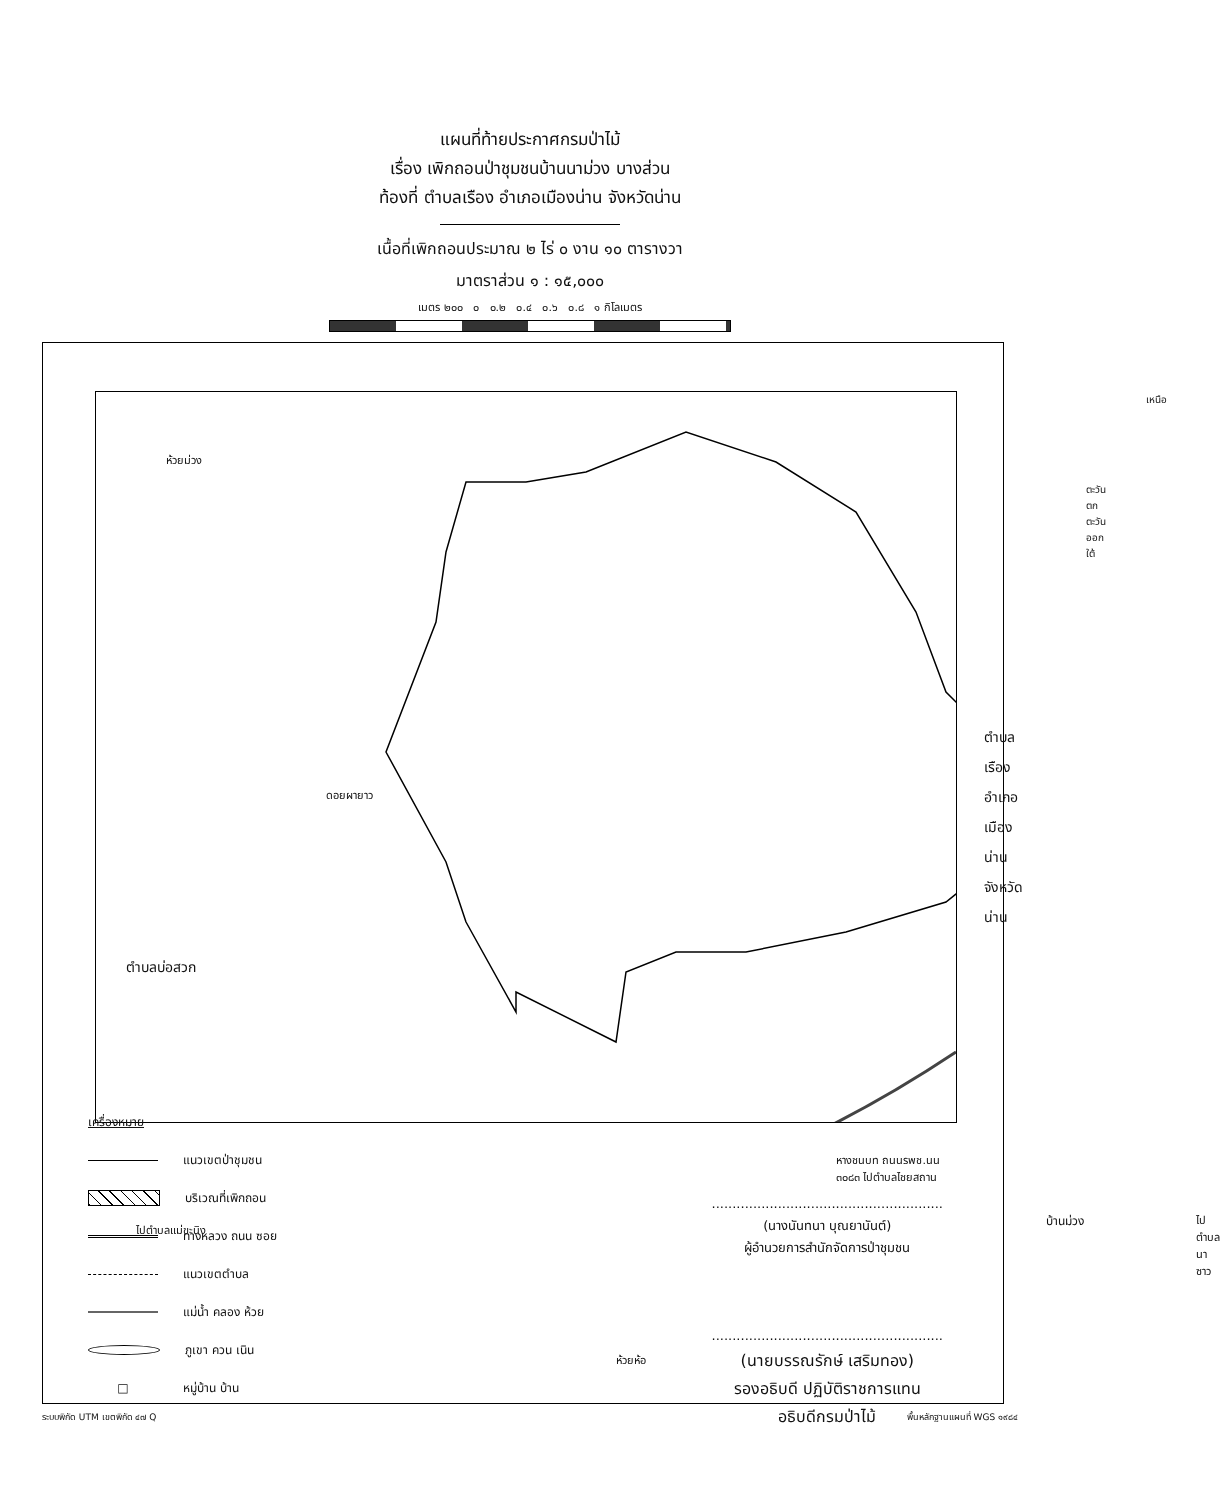แผนที่ท้ายประกาศกรมป่าไม้
เรื่อง เพิกถอนป่าชุมชนบ้านนาม่วง บางส่วน
ท้องที่ ตำบลเรือง อำเภอเมืองน่าน จังหวัดน่าน
เนื้อที่เพิกถอนประมาณ ๒ ไร่ ๐ งาน ๑๐ ตารางวา
มาตราส่วน ๑ : ๑๕,๐๐๐
เมตร ๒๐๐ ๐ ๐.๒ ๐.๔ ๐.๖ ๐.๘ ๑ กิโลเมตร
ตำบลเรือง
อำเภอเมืองน่าน
จังหวัดน่าน
ตำบลบ่อสวก
ดอยผายาว
ห้วยม่วง
เหนือ
ตะวันตก ตะวันออก ใต้
บ้านม่วง
ไปตำบลแม่ขะนิง
หางชนบท ถนนรพช.นน ๓๐๘๓ ไปตำบลไชยสถาน
ไปตำบลนาซาว
ห้วยห้อ
เครื่องหมาย
แนวเขตป่าชุมชน
บริเวณที่เพิกถอน
ทางหลวง ถนน ซอย
แนวเขตตำบล
แม่น้ำ คลอง ห้วย
ภูเขา ควน เนิน
□ หมู่บ้าน บ้าน
........................................................
(นางนันทนา บุณยานันต์)
ผู้อำนวยการสำนักจัดการป่าชุมชน
........................................................
(นายบรรณรักษ์ เสริมทอง)
รองอธิบดี ปฏิบัติราชการแทน
อธิบดีกรมป่าไม้
ระบบพิกัด UTM เขตพิกัด ๔๗ Q พื้นหลักฐานแผนที่ WGS ๑๙๘๔